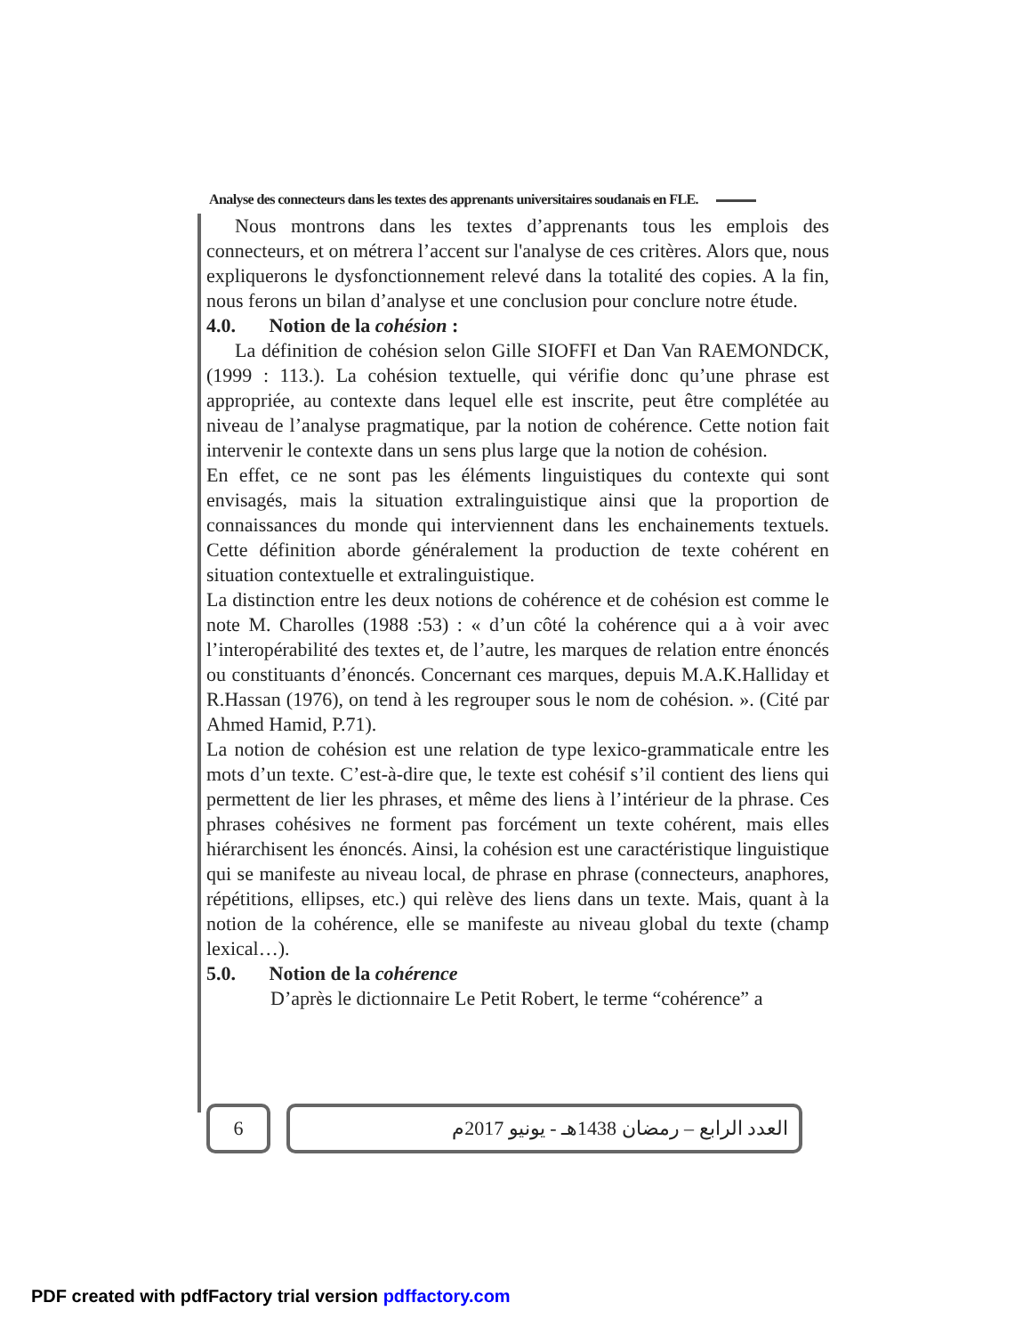Analyse des connecteurs dans les textes des apprenants universitaires soudanais en FLE.
Nous montrons dans les textes d’apprenants tous les emplois des connecteurs, et on métrera l’accent sur l'analyse de ces critères. Alors que, nous expliquerons le dysfonctionnement relevé dans la totalité des copies. A la fin, nous ferons un bilan d’analyse et une conclusion pour conclure notre étude.
4.0. Notion de la cohésion :
La définition de cohésion selon Gille SIOFFI et Dan Van RAEMONDCK, (1999 : 113.). La cohésion textuelle, qui vérifie donc qu’une phrase est appropriée, au contexte dans lequel elle est inscrite, peut être complétée au niveau de l’analyse pragmatique, par la notion de cohérence. Cette notion fait intervenir le contexte dans un sens plus large que la notion de cohésion.
En effet, ce ne sont pas les éléments linguistiques du contexte qui sont envisagés, mais la situation extralinguistique ainsi que la proportion de connaissances du monde qui interviennent dans les enchainements textuels. Cette définition aborde généralement la production de texte cohérent en situation contextuelle et extralinguistique.
La distinction entre les deux notions de cohérence et de cohésion est comme le note M. Charolles (1988 :53) : « d’un côté la cohérence qui a à voir avec l’interopérabilité des textes et, de l’autre, les marques de relation entre énoncés ou constituants d’énoncés. Concernant ces marques, depuis M.A.K.Halliday et R.Hassan (1976), on tend à les regrouper sous le nom de cohésion. ». (Cité par Ahmed Hamid, P.71).
La notion de cohésion est une relation de type lexico-grammaticale entre les mots d’un texte. C’est-à-dire que, le texte est cohésif s’il contient des liens qui permettent de lier les phrases, et même des liens à l’intérieur de la phrase. Ces phrases cohésives ne forment pas forcément un texte cohérent, mais elles hiérarchisent les énoncés. Ainsi, la cohésion est une caractéristique linguistique qui se manifeste au niveau local, de phrase en phrase (connecteurs, anaphores, répétitions, ellipses, etc.) qui relève des liens dans un texte. Mais, quant à la notion de la cohérence, elle se manifeste au niveau global du texte (champ lexical…).
5.0. Notion de la cohérence
D’après le dictionnaire Le Petit Robert, le terme “cohérence” a
6 العدد الرابع – رمضان 1438هـ - يونيو 2017م
PDF created with pdfFactory trial version pdffactory.com